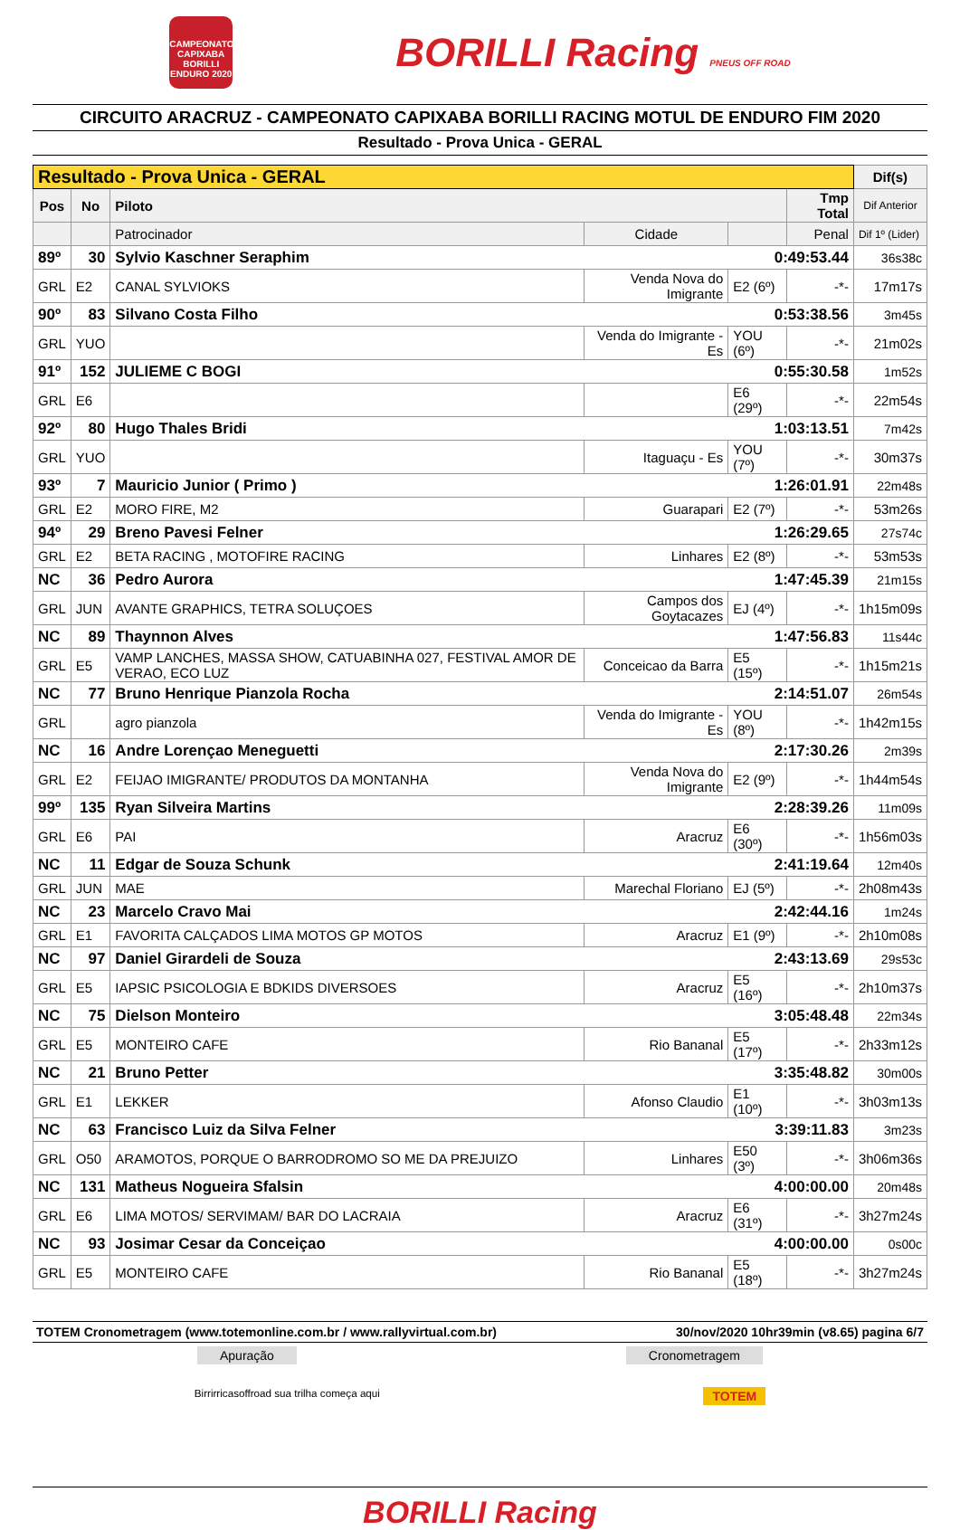CAMPEONATO CAPIXABA BORILLI ENDURO 2020
BORILLI Racing PNEUS OFF ROAD
CIRCUITO ARACRUZ - CAMPEONATO CAPIXABA BORILLI RACING MOTUL DE ENDURO FIM 2020
Resultado - Prova Unica - GERAL
| Resultado - Prova Unica - GERAL | | | | | | Dif(s) |
| --- | --- | --- | --- | --- | --- | --- |
| Pos | No | Piloto | | | Tmp Total | Dif Anterior |
| | | Patrocinador | Cidade | | Penal | Dif 1º (Lider) |
| 89º | 30 | Sylvio Kaschner Seraphim 0:49:53.44 | | | | 36s38c |
| GRL | E2 | CANAL SYLVIOKS | Venda Nova do Imigrante | E2 (6º) | -*- | 17m17s |
| 90º | 83 | Silvano Costa Filho 0:53:38.56 | | | | 3m45s |
| GRL | YUO | | Venda do Imigrante - Es | YOU (6º) | -*- | 21m02s |
| 91º | 152 | JULIEME C BOGI 0:55:30.58 | | | | 1m52s |
| GRL | E6 | | | E6 (29º) | -*- | 22m54s |
| 92º | 80 | Hugo Thales Bridi 1:03:13.51 | | | | 7m42s |
| GRL | YUO | | Itaguaçu - Es | YOU (7º) | -*- | 30m37s |
| 93º | 7 | Mauricio Junior ( Primo ) 1:26:01.91 | | | | 22m48s |
| GRL | E2 | MORO FIRE, M2 | Guarapari | E2 (7º) | -*- | 53m26s |
| 94º | 29 | Breno Pavesi Felner 1:26:29.65 | | | | 27s74c |
| GRL | E2 | BETA RACING , MOTOFIRE RACING | Linhares | E2 (8º) | -*- | 53m53s |
| NC | 36 | Pedro Aurora 1:47:45.39 | | | | 21m15s |
| GRL | JUN | AVANTE GRAPHICS, TETRA SOLUÇOES | Campos dos Goytacazes | EJ (4º) | -*- | 1h15m09s |
| NC | 89 | Thaynnon Alves 1:47:56.83 | | | | 11s44c |
| GRL | E5 | VAMP LANCHES, MASSA SHOW, CATUABINHA 027, FESTIVAL AMOR DE VERAO, ECO LUZ | Conceicao da Barra | E5 (15º) | -*- | 1h15m21s |
| NC | 77 | Bruno Henrique Pianzola Rocha 2:14:51.07 | | | | 26m54s |
| GRL | | agro pianzola | Venda do Imigrante - Es | YOU (8º) | -*- | 1h42m15s |
| NC | 16 | Andre Lorençao Meneguetti 2:17:30.26 | | | | 2m39s |
| GRL | E2 | FEIJAO IMIGRANTE/ PRODUTOS DA MONTANHA | Venda Nova do Imigrante | E2 (9º) | -*- | 1h44m54s |
| 99º | 135 | Ryan Silveira Martins 2:28:39.26 | | | | 11m09s |
| GRL | E6 | PAI | Aracruz | E6 (30º) | -*- | 1h56m03s |
| NC | 11 | Edgar de Souza Schunk 2:41:19.64 | | | | 12m40s |
| GRL | JUN | MAE | Marechal Floriano | EJ (5º) | -*- | 2h08m43s |
| NC | 23 | Marcelo Cravo Mai 2:42:44.16 | | | | 1m24s |
| GRL | E1 | FAVORITA CALÇADOS LIMA MOTOS GP MOTOS | Aracruz | E1 (9º) | -*- | 2h10m08s |
| NC | 97 | Daniel Girardeli de Souza 2:43:13.69 | | | | 29s53c |
| GRL | E5 | IAPSIC PSICOLOGIA E BDKIDS DIVERSOES | Aracruz | E5 (16º) | -*- | 2h10m37s |
| NC | 75 | Dielson Monteiro 3:05:48.48 | | | | 22m34s |
| GRL | E5 | MONTEIRO CAFE | Rio Bananal | E5 (17º) | -*- | 2h33m12s |
| NC | 21 | Bruno Petter 3:35:48.82 | | | | 30m00s |
| GRL | E1 | LEKKER | Afonso Claudio | E1 (10º) | -*- | 3h03m13s |
| NC | 63 | Francisco Luiz da Silva Felner 3:39:11.83 | | | | 3m23s |
| GRL | O50 | ARAMOTOS, PORQUE O BARRODROMO SO ME DA PREJUIZO | Linhares | E50 (3º) | -*- | 3h06m36s |
| NC | 131 | Matheus Nogueira Sfalsin 4:00:00.00 | | | | 20m48s |
| GRL | E6 | LIMA MOTOS/ SERVIMAM/ BAR DO LACRAIA | Aracruz | E6 (31º) | -*- | 3h27m24s |
| NC | 93 | Josimar Cesar da Conceiçao 4:00:00.00 | | | | 0s00c |
| GRL | E5 | MONTEIRO CAFE | Rio Bananal | E5 (18º) | -*- | 3h27m24s |
TOTEM Cronometragem (www.totemonline.com.br / www.rallyvirtual.com.br) 30/nov/2020 10hr39min (v8.65) pagina 6/7
Apuração Cronometragem
Birrirricasoffroad sua trilha começa aqui TOTEM
BORILLI Racing